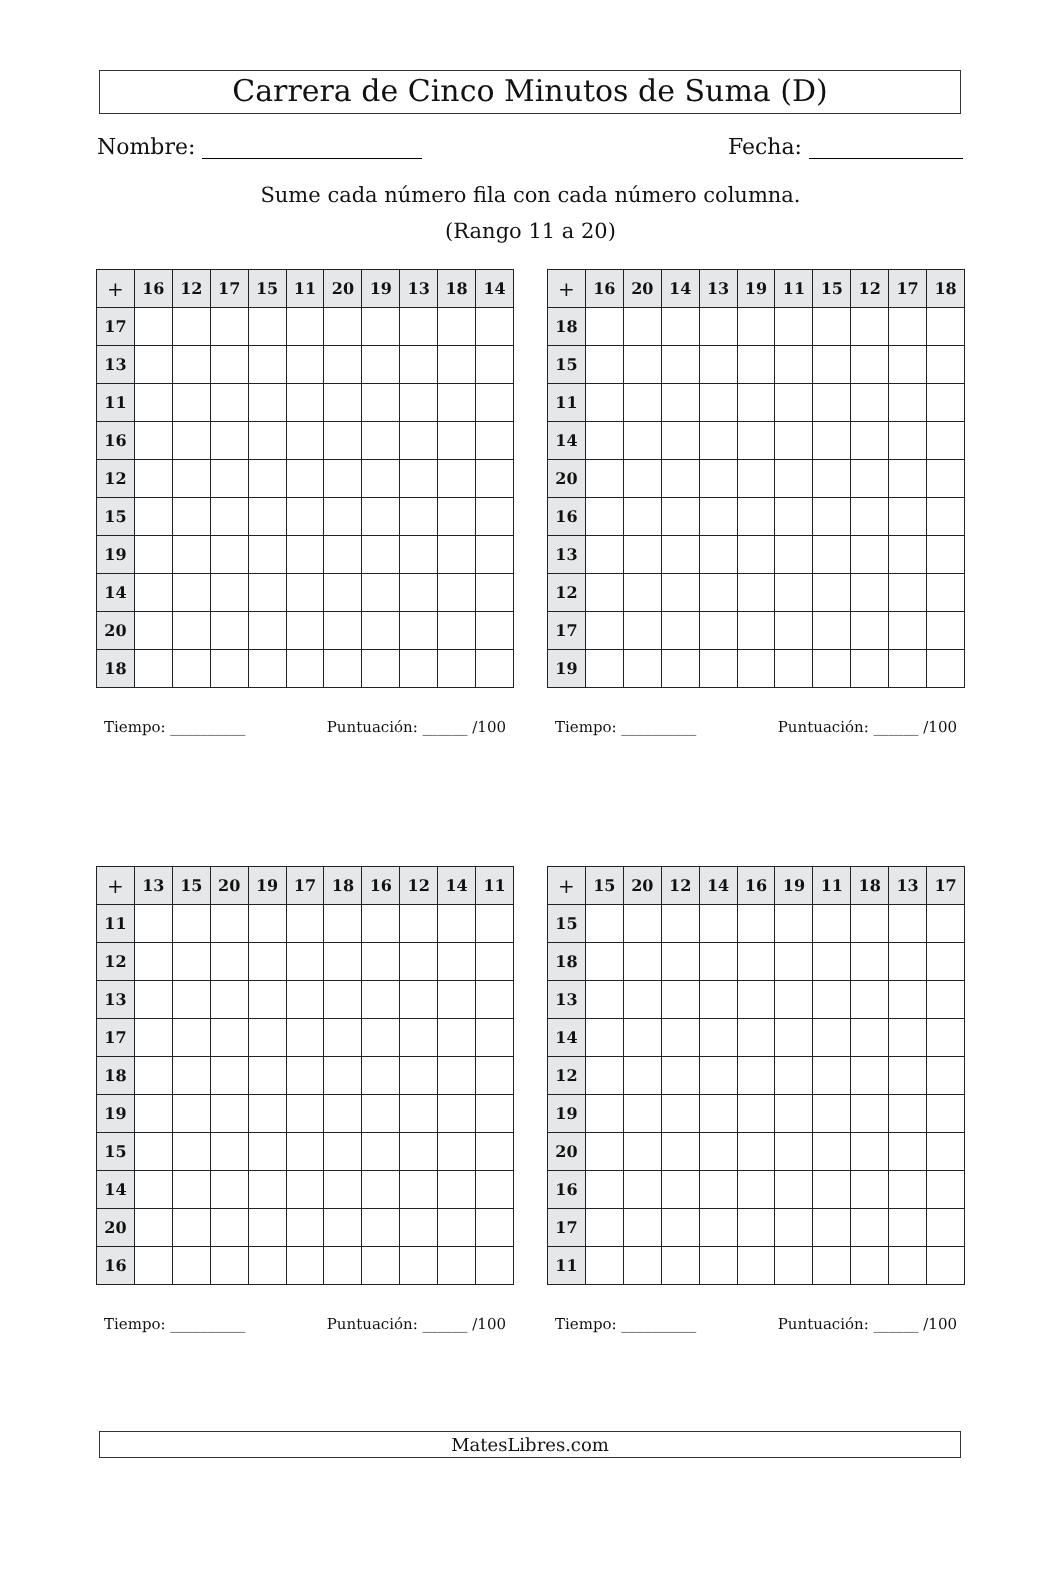Carrera de Cinco Minutos de Suma (D)
Nombre: Fecha:
Sume cada número fila con cada número columna.
(Rango 11 a 20)
| + | 16 | 12 | 17 | 15 | 11 | 20 | 19 | 13 | 18 | 14 |
| --- | --- | --- | --- | --- | --- | --- | --- | --- | --- | --- |
| 17 | | | | | | | | | | |
| 13 | | | | | | | | | | |
| 11 | | | | | | | | | | |
| 16 | | | | | | | | | | |
| 12 | | | | | | | | | | |
| 15 | | | | | | | | | | |
| 19 | | | | | | | | | | |
| 14 | | | | | | | | | | |
| 20 | | | | | | | | | | |
| 18 | | | | | | | | | | |
Tiempo: __________ Puntuación: ______ /100
| + | 16 | 20 | 14 | 13 | 19 | 11 | 15 | 12 | 17 | 18 |
| --- | --- | --- | --- | --- | --- | --- | --- | --- | --- | --- |
| 18 | | | | | | | | | | |
| 15 | | | | | | | | | | |
| 11 | | | | | | | | | | |
| 14 | | | | | | | | | | |
| 20 | | | | | | | | | | |
| 16 | | | | | | | | | | |
| 13 | | | | | | | | | | |
| 12 | | | | | | | | | | |
| 17 | | | | | | | | | | |
| 19 | | | | | | | | | | |
Tiempo: __________ Puntuación: ______ /100
| + | 13 | 15 | 20 | 19 | 17 | 18 | 16 | 12 | 14 | 11 |
| --- | --- | --- | --- | --- | --- | --- | --- | --- | --- | --- |
| 11 | | | | | | | | | | |
| 12 | | | | | | | | | | |
| 13 | | | | | | | | | | |
| 17 | | | | | | | | | | |
| 18 | | | | | | | | | | |
| 19 | | | | | | | | | | |
| 15 | | | | | | | | | | |
| 14 | | | | | | | | | | |
| 20 | | | | | | | | | | |
| 16 | | | | | | | | | | |
Tiempo: __________ Puntuación: ______ /100
| + | 15 | 20 | 12 | 14 | 16 | 19 | 11 | 18 | 13 | 17 |
| --- | --- | --- | --- | --- | --- | --- | --- | --- | --- | --- |
| 15 | | | | | | | | | | |
| 18 | | | | | | | | | | |
| 13 | | | | | | | | | | |
| 14 | | | | | | | | | | |
| 12 | | | | | | | | | | |
| 19 | | | | | | | | | | |
| 20 | | | | | | | | | | |
| 16 | | | | | | | | | | |
| 17 | | | | | | | | | | |
| 11 | | | | | | | | | | |
Tiempo: __________ Puntuación: ______ /100
MatesLibres.com